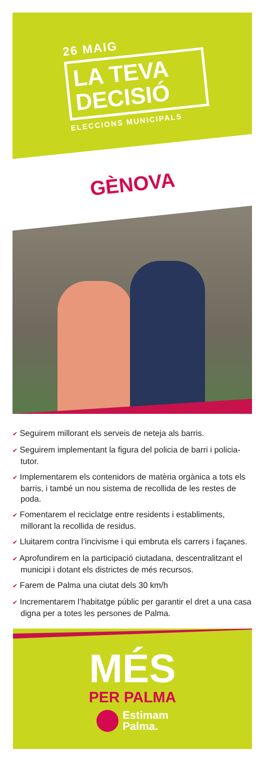26 MAIG
LA TEVA
DECISIÓ
ELECCIONS MUNICIPALS
GÈNOVA
✔ Seguirem millorant els serveis de neteja als barris.
✔ Seguirem implementant la figura del policia de barri i policia-tutor.
✔ Implementarem els contenidors de matèria orgànica a tots els barris, i també un nou sistema de recollida de les restes de poda.
✔ Fomentarem el reciclatge entre residents i establiments, millorant la recollida de residus.
✔ Lluitarem contra l’incivisme i qui embruta els carrers i façanes.
✔ Aprofundirem en la participació ciutadana, descentralitzant el municipi i dotant els districtes de més recursos.
✔ Farem de Palma una ciutat dels 30 km/h
✔ Incrementarem l’habitatge públic per garantir el dret a una casa digna per a totes les persones de Palma.
MÉS
PER PALMA
Estimam
Palma.